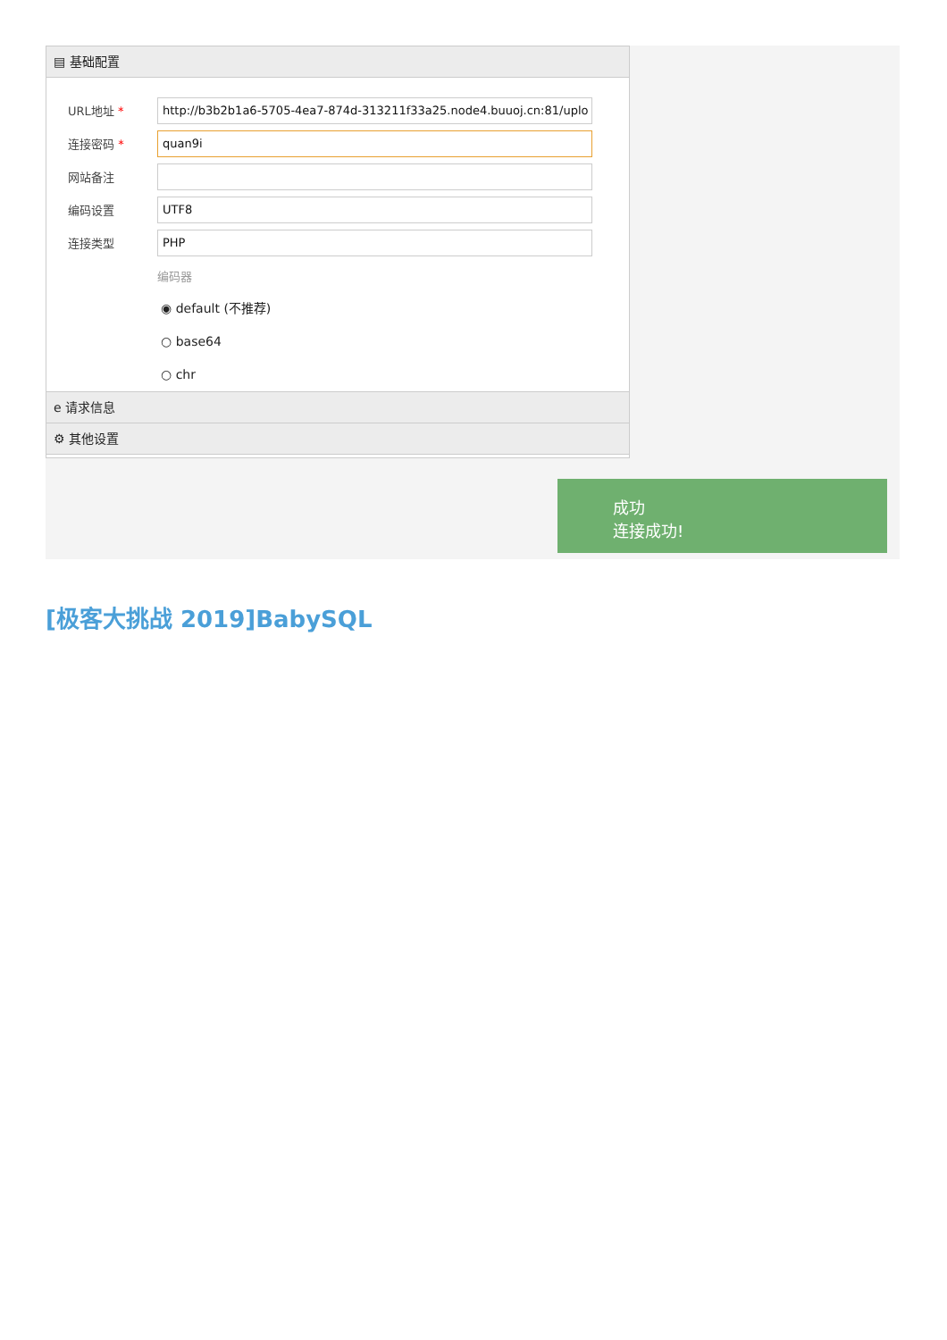▤ 基础配置
URL地址 *
http://b3b2b1a6-5705-4ea7-874d-313211f33a25.node4.buuoj.cn:81/uplo
连接密码 *
quan9i
网站备注
编码设置
UTF8
连接类型
PHP
编码器
◉ default (不推荐)
○ base64
○ chr
e 请求信息
⚙ 其他设置
成功
连接成功!
[极客大挑战 2019]BabySQL